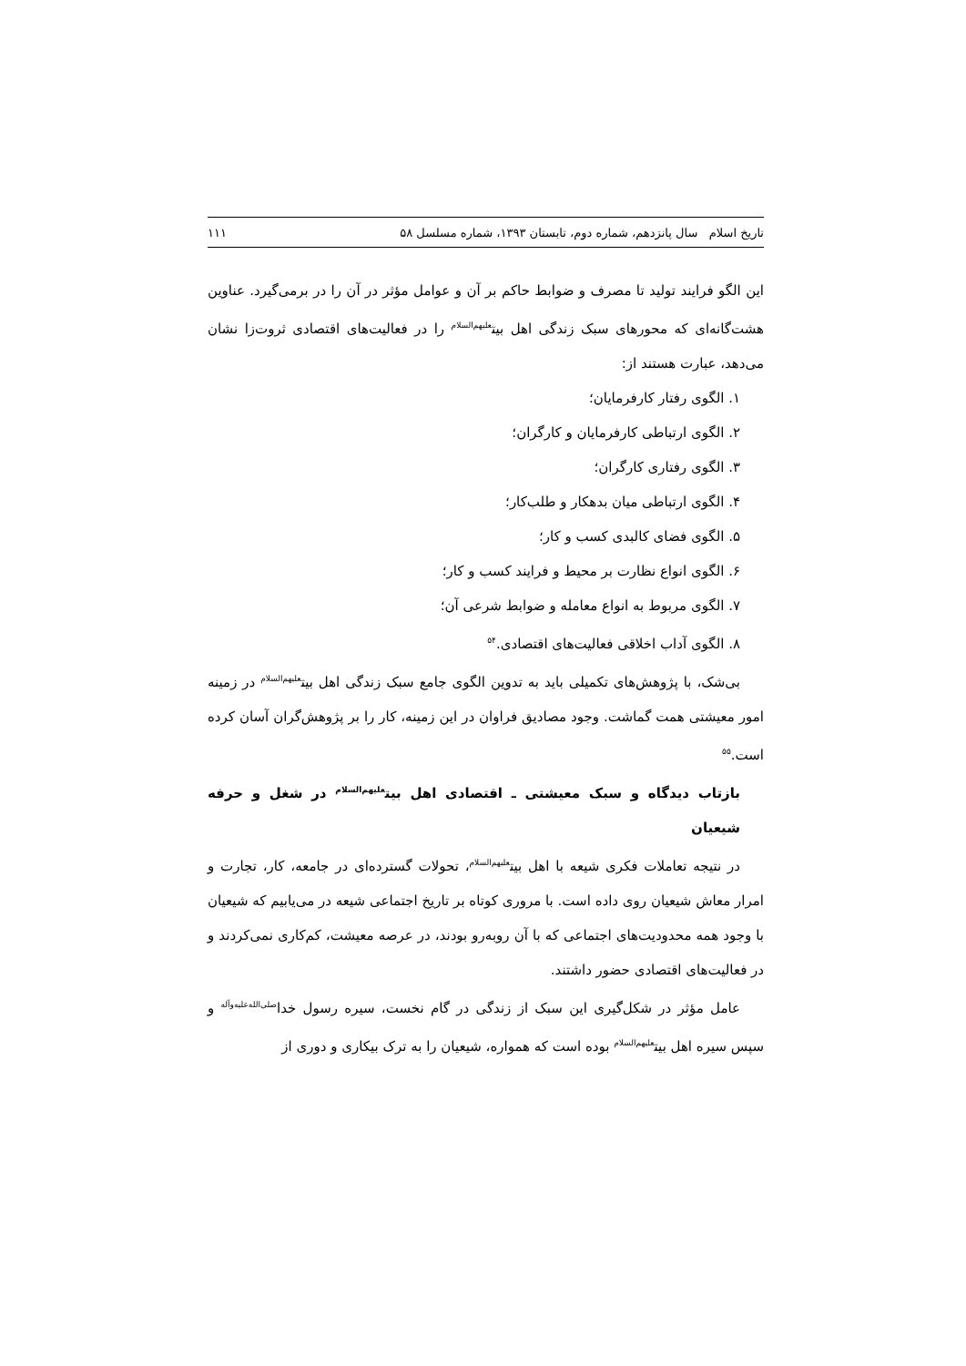تاریخ اسلام سال پانزدهم، شماره دوم، تابستان ۱۳۹۳، شماره مسلسل ۵۸ ۱۱۱
این الگو فرایند تولید تا مصرف و ضوابط حاکم بر آن و عوامل مؤثر در آن را در برمی‌گیرد. عناوین هشت‌گانه‌ای که محورهای سبک زندگی اهل بیت<sup>علیهم‌السلام</sup> را در فعالیت‌های اقتصادی ثروت‌زا نشان می‌دهد، عبارت هستند از:
۱. الگوی رفتار کارفرمایان؛
۲. الگوی ارتباطی کارفرمایان و کارگران؛
۳. الگوی رفتاری کارگران؛
۴. الگوی ارتباطی میان بدهکار و طلب‌کار؛
۵. الگوی فضای کالبدی کسب و کار؛
۶. الگوی انواع نظارت بر محیط و فرایند کسب و کار؛
۷. الگوی مربوط به انواع معامله و ضوابط شرعی آن؛
۸. الگوی آداب اخلاقی فعالیت‌های اقتصادی.<sup>۵۴</sup>
بی‌شک، با پژوهش‌های تکمیلی باید به تدوین الگوی جامع سبک زندگی اهل بیت<sup>علیهم‌السلام</sup> در زمینه امور معیشتی همت گماشت. وجود مصادیق فراوان در این زمینه، کار را بر پژوهش‌گران آسان کرده است.<sup>۵۵</sup>
بازتاب دیدگاه و سبک معیشتی ـ اقتصادی اهل بیت<sup>علیهم‌السلام</sup> در شغل و حرفه شیعیان
در نتیجه تعاملات فکری شیعه با اهل بیت<sup>علیهم‌السلام</sup>، تحولات گسترده‌ای در جامعه، کار، تجارت و امرار معاش شیعیان روی داده است. با مروری کوتاه بر تاریخ اجتماعی شیعه در می‌یابیم که شیعیان با وجود همه محدودیت‌های اجتماعی که با آن روبه‌رو بودند، در عرصه معیشت، کم‌کاری نمی‌کردند و در فعالیت‌های اقتصادی حضور داشتند.
عامل مؤثر در شکل‌گیری این سبک از زندگی در گام نخست، سیره رسول خدا<sup>صلی‌الله‌علیه‌وآله</sup> و سپس سیره اهل بیت<sup>علیهم‌السلام</sup> بوده است که همواره، شیعیان را به ترک بیکاری و دوری از